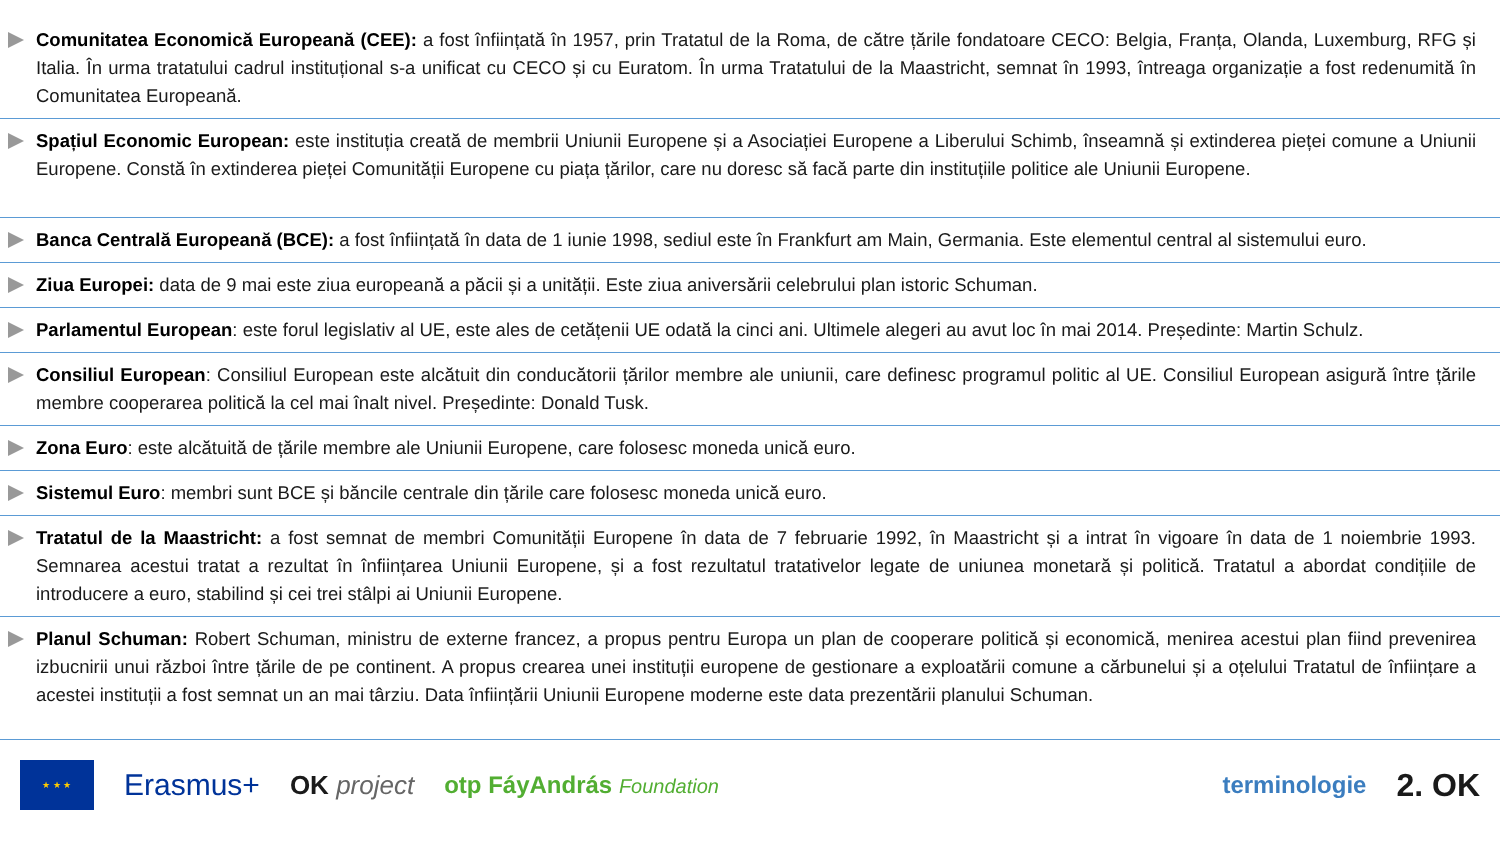Comunitatea Economică Europeană (CEE): a fost înființată în 1957, prin Tratatul de la Roma, de către țările fondatoare CECO: Belgia, Franța, Olanda, Luxemburg, RFG și Italia. În urma tratatului cadrul instituțional s-a unificat cu CECO și cu Euratom. În urma Tratatului de la Maastricht, semnat în 1993, întreaga organizație a fost redenumită în Comunitatea Europeană.
Spațiul Economic European: este instituția creată de membrii Uniunii Europene și a Asociației Europene a Liberului Schimb, înseamnă și extinderea pieței comune a Uniunii Europene. Constă în extinderea pieței Comunității Europene cu piața țărilor, care nu doresc să facă parte din instituțiile politice ale Uniunii Europene.
Banca Centrală Europeană (BCE): a fost înființată în data de 1 iunie 1998, sediul este în Frankfurt am Main, Germania. Este elementul central al sistemului euro.
Ziua Europei: data de 9 mai este ziua europeană a păcii și a unității. Este ziua aniversării celebrului plan istoric Schuman.
Parlamentul European: este forul legislativ al UE, este ales de cetățenii UE odată la cinci ani. Ultimele alegeri au avut loc în mai 2014. Președinte: Martin Schulz.
Consiliul European: Consiliul European este alcătuit din conducătorii țărilor membre ale uniunii, care definesc programul politic al UE. Consiliul European asigură între țările membre cooperarea politică la cel mai înalt nivel. Președinte: Donald Tusk.
Zona Euro: este alcătuită de țările membre ale Uniunii Europene, care folosesc moneda unică euro.
Sistemul Euro: membri sunt BCE și băncile centrale din țările care folosesc moneda unică euro.
Tratatul de la Maastricht: a fost semnat de membri Comunității Europene în data de 7 februarie 1992, în Maastricht și a intrat în vigoare în data de 1 noiembrie 1993. Semnarea acestui tratat a rezultat în înființarea Uniunii Europene, și a fost rezultatul tratativelor legate de uniunea monetară și politică. Tratatul a abordat condițiile de introducere a euro, stabilind și cei trei stâlpi ai Uniunii Europene.
Planul Schuman: Robert Schuman, ministru de externe francez, a propus pentru Europa un plan de cooperare politică și economică, menirea acestui plan fiind prevenirea izbucnirii unui război între țările de pe continent. A propus crearea unei instituții europene de gestionare a exploatării comune a cărbunelui și a oțelului Tratatul de înființare a acestei instituții a fost semnat un an mai târziu. Data înființării Uniunii Europene moderne este data prezentării planului Schuman.
★ ★ ★
Erasmus+ OK project otp FáyAndrás Foundation terminologie 2. OK